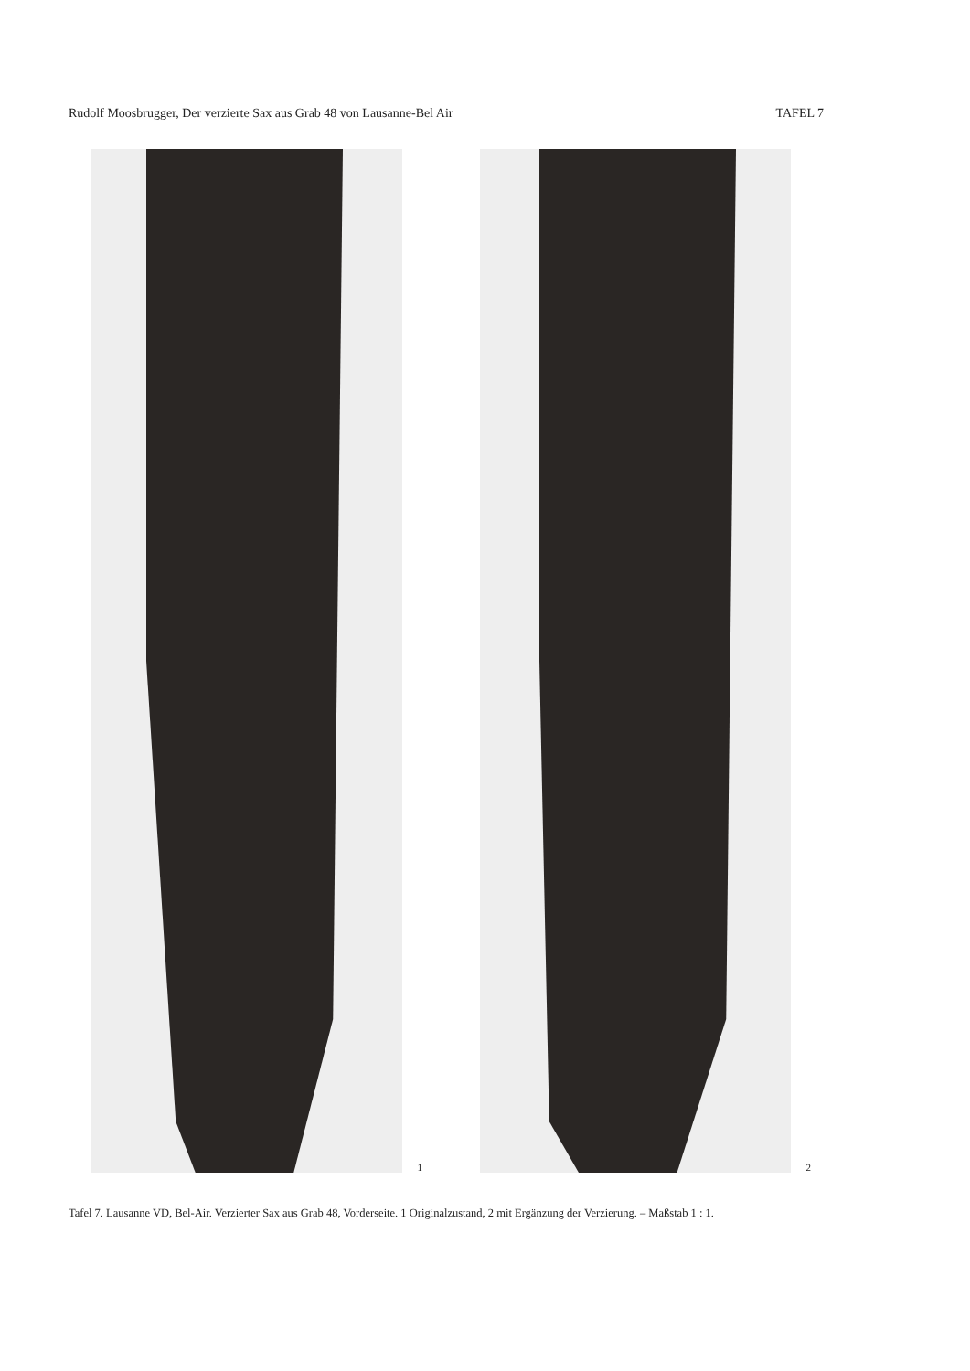Rudolf Moosbrugger, Der verzierte Sax aus Grab 48 von Lausanne-Bel Air TAFEL 7
1
2
Tafel 7. Lausanne VD, Bel-Air. Verzierter Sax aus Grab 48, Vorderseite. 1 Originalzustand, 2 mit Ergänzung der Verzierung. – Maßstab 1 : 1.